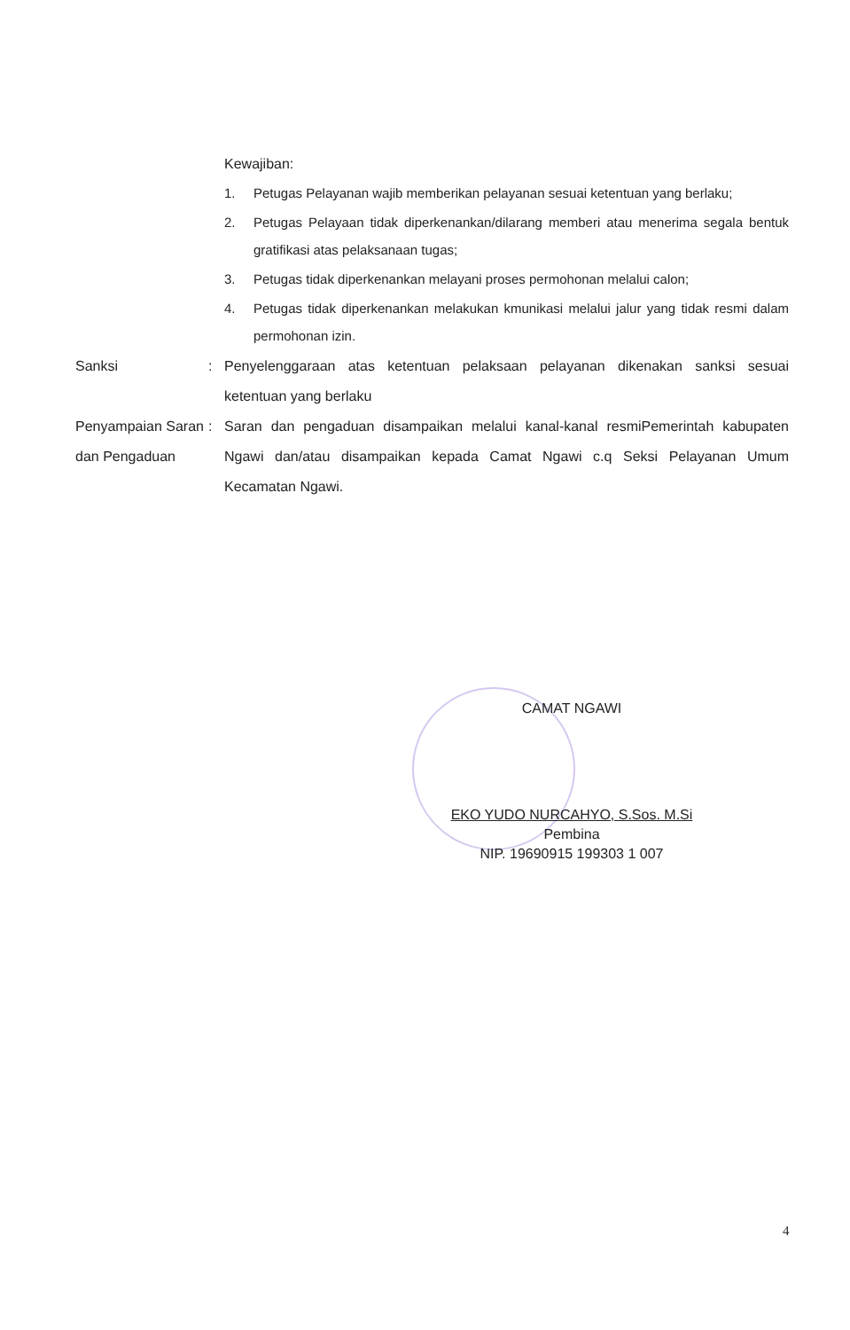Kewajiban:
1. Petugas Pelayanan wajib memberikan pelayanan sesuai ketentuan yang berlaku;
2. Petugas Pelayaan tidak diperkenankan/dilarang memberi atau menerima segala bentuk gratifikasi atas pelaksanaan tugas;
3. Petugas tidak diperkenankan melayani proses permohonan melalui calon;
4. Petugas tidak diperkenankan melakukan kmunikasi melalui jalur yang tidak resmi dalam permohonan izin.
Sanksi : Penyelenggaraan atas ketentuan pelaksaan pelayanan dikenakan sanksi sesuai ketentuan yang berlaku
Penyampaian Saran dan Pengaduan
: Saran dan pengaduan disampaikan melalui kanal-kanal resmiPemerintah kabupaten Ngawi dan/atau disampaikan kepada Camat Ngawi c.q Seksi Pelayanan Umum Kecamatan Ngawi.
CAMAT NGAWI
EKO YUDO NURCAHYO, S.Sos. M.Si
Pembina
NIP. 19690915 199303 1 007
4